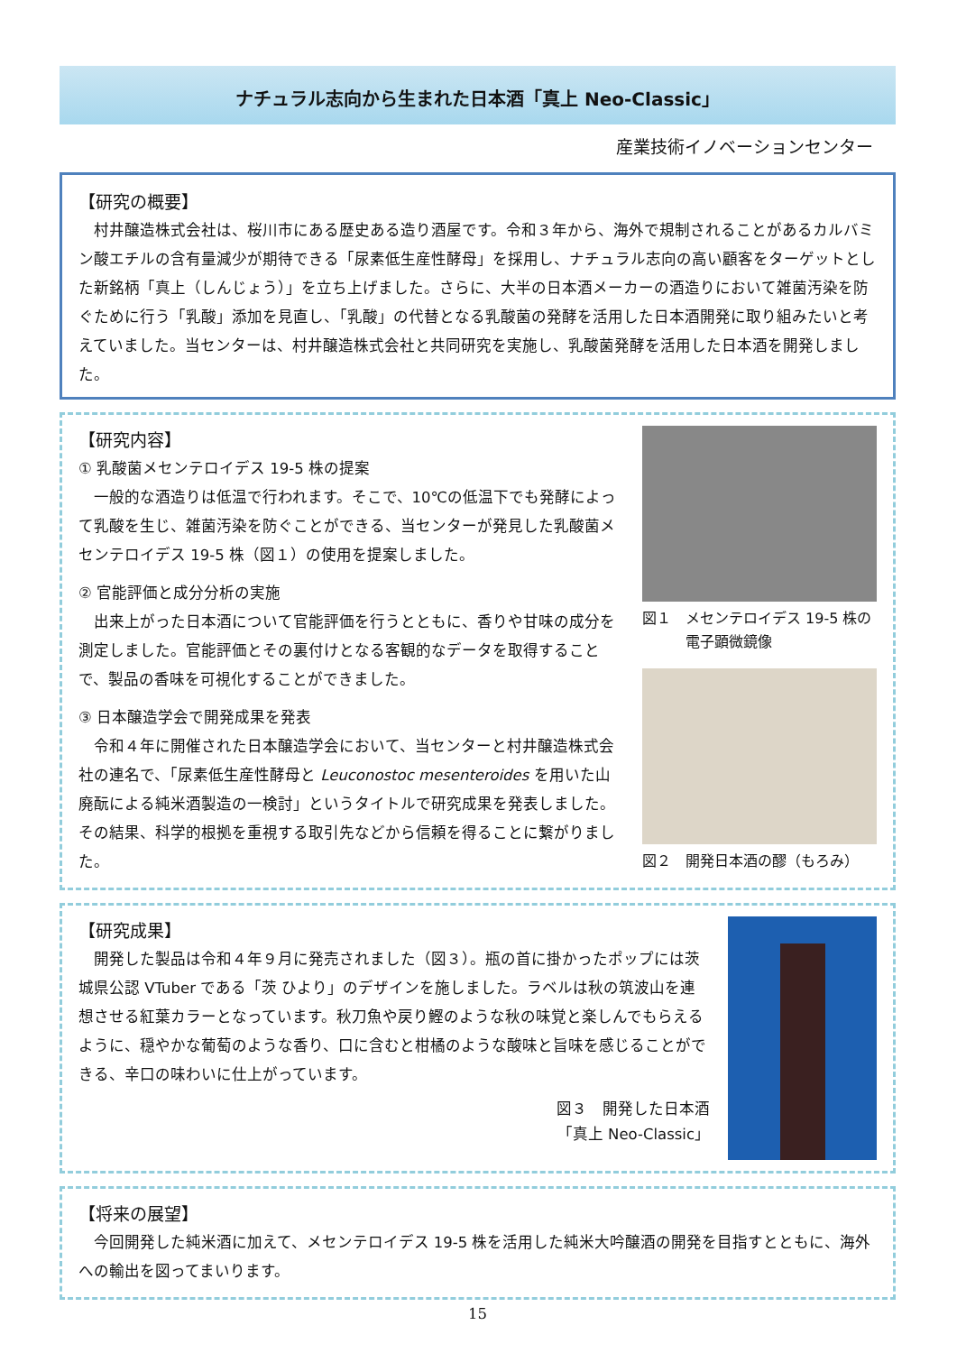ナチュラル志向から生まれた日本酒「真上 Neo-Classic」
産業技術イノベーションセンター
【研究の概要】
村井醸造株式会社は、桜川市にある歴史ある造り酒屋です。令和３年から、海外で規制されることがあるカルバミン酸エチルの含有量減少が期待できる「尿素低生産性酵母」を採用し、ナチュラル志向の高い顧客をターゲットとした新銘柄「真上（しんじょう）」を立ち上げました。さらに、大半の日本酒メーカーの酒造りにおいて雑菌汚染を防ぐために行う「乳酸」添加を見直し、「乳酸」の代替となる乳酸菌の発酵を活用した日本酒開発に取り組みたいと考えていました。当センターは、村井醸造株式会社と共同研究を実施し、乳酸菌発酵を活用した日本酒を開発しました。
【研究内容】
① 乳酸菌メセンテロイデス 19-5 株の提案
一般的な酒造りは低温で行われます。そこで、10℃の低温下でも発酵によって乳酸を生じ、雑菌汚染を防ぐことができる、当センターが発見した乳酸菌メセンテロイデス 19-5 株（図１）の使用を提案しました。
② 官能評価と成分分析の実施
出来上がった日本酒について官能評価を行うとともに、香りや甘味の成分を測定しました。官能評価とその裏付けとなる客観的なデータを取得することで、製品の香味を可視化することができました。
③ 日本醸造学会で開発成果を発表
令和４年に開催された日本醸造学会において、当センターと村井醸造株式会社の連名で、「尿素低生産性酵母と Leuconostoc mesenteroides を用いた山廃酛による純米酒製造の一検討」というタイトルで研究成果を発表しました。その結果、科学的根拠を重視する取引先などから信頼を得ることに繋がりました。
図１　メセンテロイデス 19-5 株の
　　　電子顕微鏡像
図２　開発日本酒の醪（もろみ）
【研究成果】
開発した製品は令和４年９月に発売されました（図３）。瓶の首に掛かったポップには茨城県公認 VTuber である「茨 ひより」のデザインを施しました。ラベルは秋の筑波山を連想させる紅葉カラーとなっています。秋刀魚や戻り鰹のような秋の味覚と楽しんでもらえるように、穏やかな葡萄のような香り、口に含むと柑橘のような酸味と旨味を感じることができる、辛口の味わいに仕上がっています。
図３　開発した日本酒
「真上 Neo-Classic」
【将来の展望】
今回開発した純米酒に加えて、メセンテロイデス 19-5 株を活用した純米大吟醸酒の開発を目指すとともに、海外への輸出を図ってまいります。
15